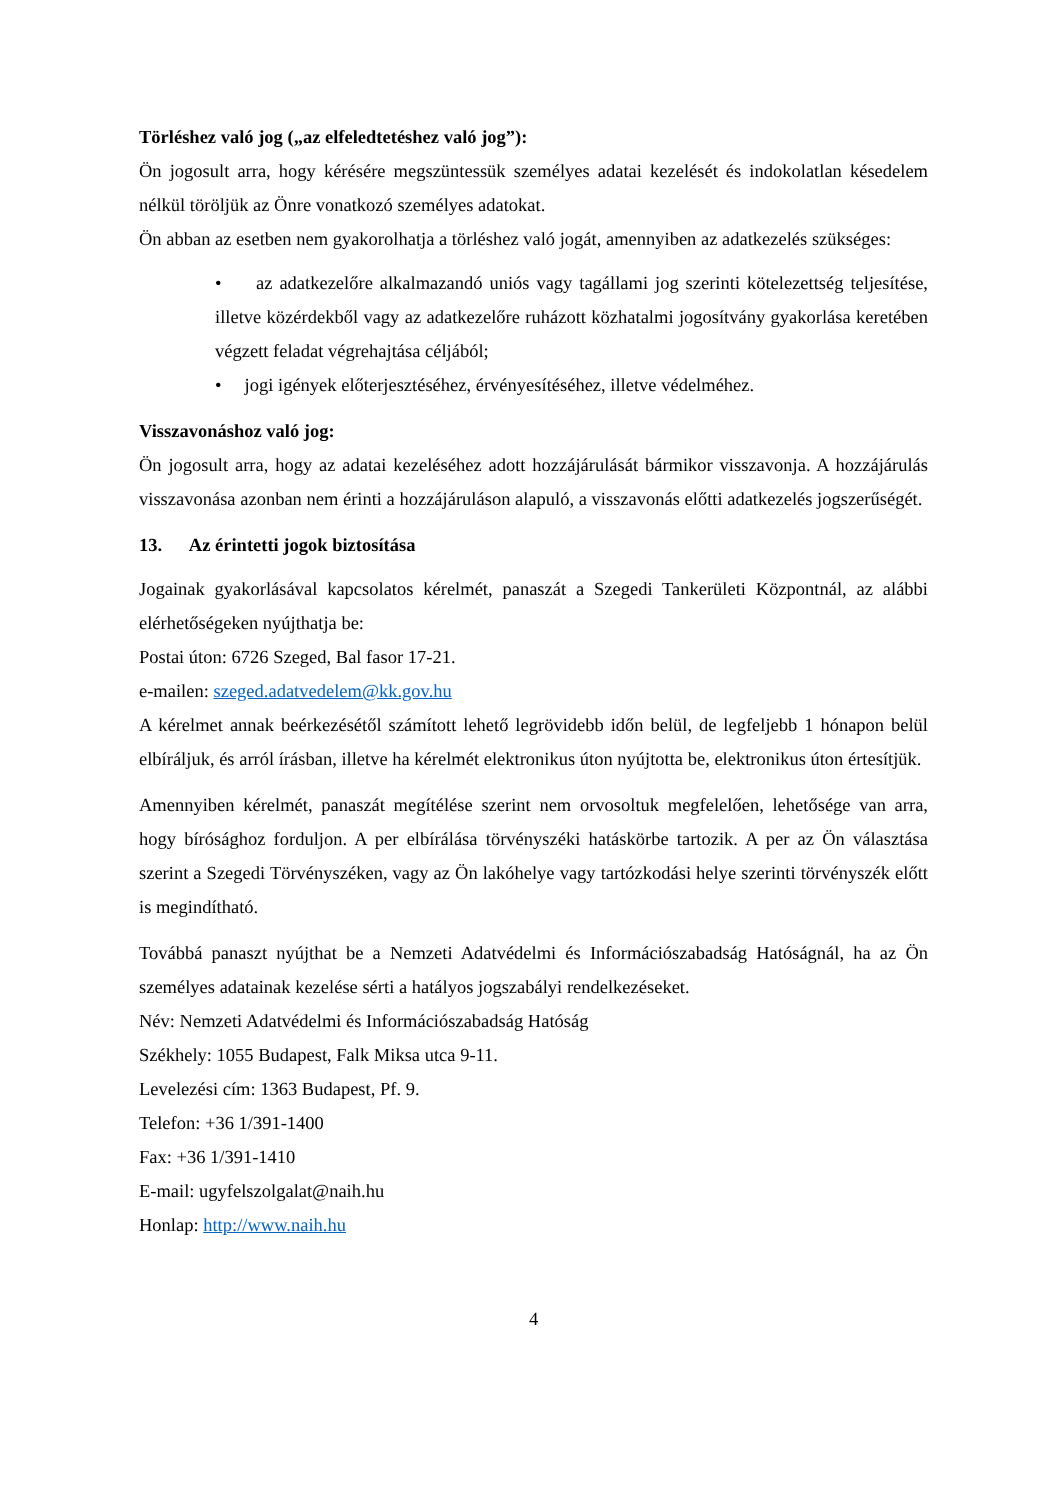Törléshez való jog („az elfeledtetéshez való jog”):
Ön jogosult arra, hogy kérésére megszüntessük személyes adatai kezelését és indokolatlan késedelem nélkül töröljük az Önre vonatkozó személyes adatokat.
Ön abban az esetben nem gyakorolhatja a törléshez való jogát, amennyiben az adatkezelés szükséges:
• az adatkezelőre alkalmazandó uniós vagy tagállami jog szerinti kötelezettség teljesítése, illetve közérdekből vagy az adatkezelőre ruházott közhatalmi jogosítvány gyakorlása keretében végzett feladat végrehajtása céljából;
• jogi igények előterjesztéséhez, érvényesítéséhez, illetve védelméhez.
Visszavonáshoz való jog:
Ön jogosult arra, hogy az adatai kezeléséhez adott hozzájárulását bármikor visszavonja. A hozzájárulás visszavonása azonban nem érinti a hozzájáruláson alapuló, a visszavonás előtti adatkezelés jogszerűségét.
13. Az érintetti jogok biztosítása
Jogainak gyakorlásával kapcsolatos kérelmét, panaszát a Szegedi Tankerületi Központnál, az alábbi elérhetőségeken nyújthatja be:
Postai úton: 6726 Szeged, Bal fasor 17-21.
e-mailen: szeged.adatvedelem@kk.gov.hu
A kérelmet annak beérkezésétől számított lehető legrövidebb időn belül, de legfeljebb 1 hónapon belül elbíráljuk, és arról írásban, illetve ha kérelmét elektronikus úton nyújtotta be, elektronikus úton értesítjük.
Amennyiben kérelmét, panaszát megítélése szerint nem orvosoltuk megfelelően, lehetősége van arra, hogy bírósághoz forduljon. A per elbírálása törvényszéki hatáskörbe tartozik. A per az Ön választása szerint a Szegedi Törvényszéken, vagy az Ön lakóhelye vagy tartózkodási helye szerinti törvényszék előtt is megindítható.
Továbbá panaszt nyújthat be a Nemzeti Adatvédelmi és Információszabadság Hatóságnál, ha az Ön személyes adatainak kezelése sérti a hatályos jogszabályi rendelkezéseket.
Név: Nemzeti Adatvédelmi és Információszabadság Hatóság
Székhely: 1055 Budapest, Falk Miksa utca 9-11.
Levelezési cím: 1363 Budapest, Pf. 9.
Telefon: +36 1/391-1400
Fax: +36 1/391-1410
E-mail: ugyfelszolgalat@naih.hu
Honlap: http://www.naih.hu
4